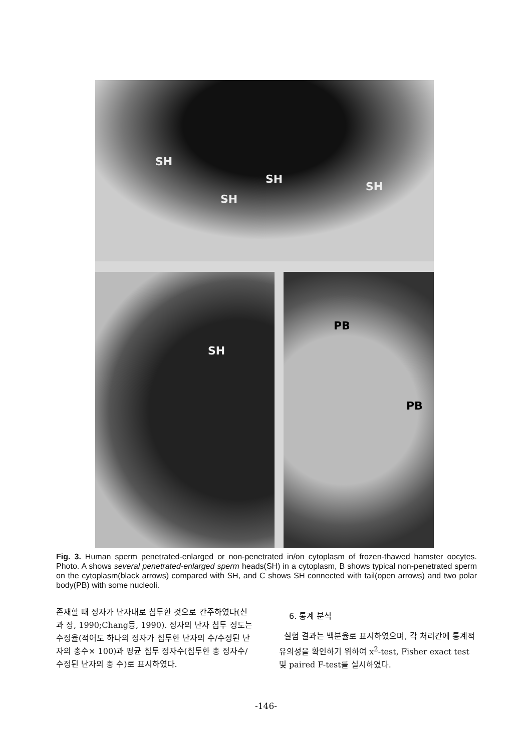SH
SH
SH
SH
SH PB
PB
Fig. 3. Human sperm penetrated-enlarged or non-penetrated in/on cytoplasm of frozen-thawed hamster oocytes. Photo. A shows several penetrated-enlarged sperm heads(SH) in a cytoplasm, B shows typical non-penetrated sperm on the cytoplasm(black arrows) compared with SH, and C shows SH connected with tail(open arrows) and two polar body(PB) with some nucleoli.
존재할 때 정자가 난자내로 침투한 것으로 간주하였다(신과 장, 1990;Chang등, 1990). 정자의 난자 침투 정도는 수정율(적어도 하나의 정자가 침투한 난자의 수/수정된 난자의 총수× 100)과 평균 침투 정자수(침투한 총 정자수/수정된 난자의 총 수)로 표시하였다.
6. 통계 분석
실험 결과는 백분율로 표시하였으며, 각 처리간에 통계적 유의성을 확인하기 위하여 x<sup>2</sup>-test, Fisher exact test 및 paired F-test를 실시하였다.
-146-